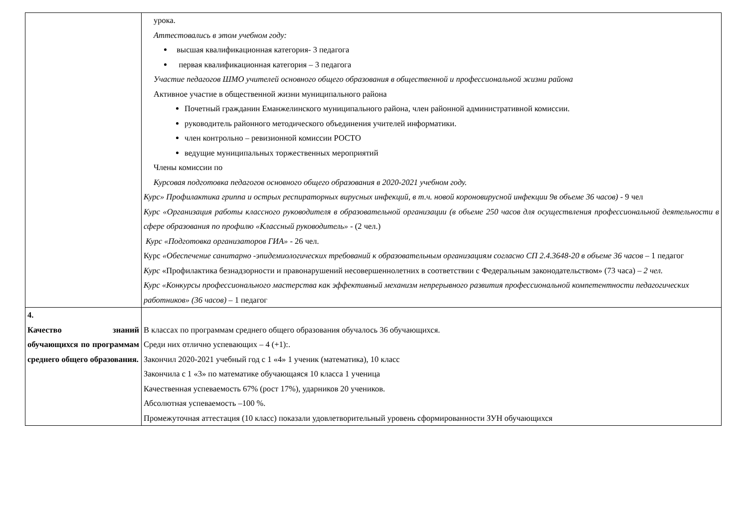| | урока. Аттестовались в этом учебном году: высшая квалификационная категория- 3 педагога первая квалификационная категория – 3 педагога Участие педагогов ШМО учителей основного общего образования в общественной и профессиональной жизни района Активное участие в общественной жизни муниципального района Почетный гражданин Еманжелинского муниципального района, член районной административной комиссии. руководитель районного методического объединения учителей информатики. член контрольно – ревизионной комиссии РОСТО ведущие муниципальных торжественных мероприятий Члены комиссии по Курсовая подготовка педагогов основного общего образования в 2020-2021 учебном году. Курс» Профилактика гриппа и острых респираторных вирусных инфекций, в т.ч. новой короновирусной инфекции 9в объеме 36 часов) - 9 чел Курс «Организация работы классного руководителя в образовательной организации (в объеме 250 часов для осуществления профессиональной деятельности в сфере образования по профилю «Классный руководитель» - (2 чел.) Курс «Подготовка организаторов ГИА» - 26 чел. Курс «Обеспечение санитарно -эпидемиологических требований к образовательным организациям согласно СП 2.4.3648-20 в объеме 36 часов – 1 педагог Курс «Профилактика безнадзорности и правонарушений несовершеннолетних в соответствии с Федеральным законодательством» (73 часа) – 2 чел. Курс «Конкурсы профессионального мастерства как эффективный механизм непрерывного развития профессиональной компетентности педагогических работников» (36 часов) – 1 педагог |
| 4. Качество знаний обучающихся по программам среднего общего образования. | В классах по программам среднего общего образования обучалось 36 обучающихся. Среди них отлично успевающих – 4 (+1):. Закончил 2020-2021 учебный год с 1 «4» 1 ученик (математика), 10 класс Закончила с 1 «3» по математике обучающаяся 10 класса 1 ученица Качественная успеваемость 67% (рост 17%), ударников 20 учеников. Абсолютная успеваемость –100 %. Промежуточная аттестация (10 класс) показали удовлетворительный уровень сформированности ЗУН обучающихся |